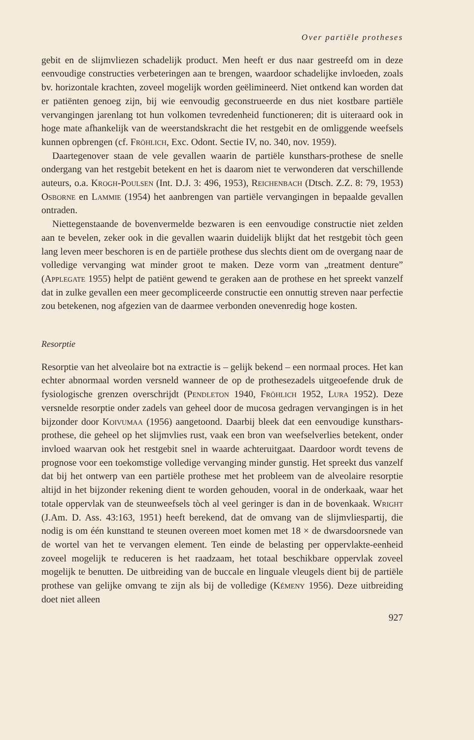Over partiële protheses
gebit en de slijmvliezen schadelijk product. Men heeft er dus naar gestreefd om in deze eenvoudige constructies verbeteringen aan te brengen, waardoor schadelijke invloeden, zoals bv. horizontale krachten, zoveel mogelijk worden geëlimineerd. Niet ontkend kan worden dat er patiënten genoeg zijn, bij wie eenvoudig geconstrueerde en dus niet kostbare partiële vervangingen jarenlang tot hun volkomen tevredenheid functioneren; dit is uiteraard ook in hoge mate afhankelijk van de weerstandskracht die het restgebit en de omliggende weefsels kunnen opbrengen (cf. Fröhlich, Exc. Odont. Sectie IV, no. 340, nov. 1959).
Daartegenover staan de vele gevallen waarin de partiële kunsthars-prothese de snelle ondergang van het restgebit betekent en het is daarom niet te verwonderen dat verschillende auteurs, o.a. Krogh-Poulsen (Int. D.J. 3: 496, 1953), Reichenbach (Dtsch. Z.Z. 8: 79, 1953) Osborne en Lammie (1954) het aanbrengen van partiële vervangingen in bepaalde gevallen ontraden.
Niettegenstaande de bovenvermelde bezwaren is een eenvoudige constructie niet zelden aan te bevelen, zeker ook in die gevallen waarin duidelijk blijkt dat het restgebit tòch geen lang leven meer beschoren is en de partiële prothese dus slechts dient om de overgang naar de volledige vervanging wat minder groot te maken. Deze vorm van „treatment denture” (Applegate 1955) helpt de patiënt gewend te geraken aan de prothese en het spreekt vanzelf dat in zulke gevallen een meer gecompliceerde constructie een onnuttig streven naar perfectie zou betekenen, nog afgezien van de daarmee verbonden onevenredig hoge kosten.
Resorptie
Resorptie van het alveolaire bot na extractie is – gelijk bekend – een normaal proces. Het kan echter abnormaal worden versneld wanneer de op de prothesezadels uitgeoefende druk de fysiologische grenzen overschrijdt (Pendleton 1940, Fröhlich 1952, Lura 1952). Deze versnelde resorptie onder zadels van geheel door de mucosa gedragen vervangingen is in het bijzonder door Koivumaa (1956) aangetoond. Daarbij bleek dat een eenvoudige kunsthars­prothese, die geheel op het slijmvlies rust, vaak een bron van weefselverlies betekent, onder invloed waarvan ook het restgebit snel in waarde achteruitgaat. Daardoor wordt tevens de prognose voor een toekomstige volledige vervanging minder gunstig. Het spreekt dus vanzelf dat bij het ontwerp van een partiële prothese met het probleem van de alveolaire resorptie altijd in het bijzonder rekening dient te worden gehouden, vooral in de onderkaak, waar het totale oppervlak van de steunweefsels tòch al veel geringer is dan in de bovenkaak. Wright (J.Am. D. Ass. 43:163, 1951) heeft berekend, dat de omvang van de slijmvliespartij, die nodig is om één kunsttand te steunen overeen moet komen met 18 × de dwarsdoorsnede van de wortel van het te vervangen element. Ten einde de belasting per oppervlakte-eenheid zoveel mogelijk te reduceren is het raadzaam, het totaal beschikbare oppervlak zoveel mogelijk te benutten. De uitbreiding van de buccale en linguale vleugels dient bij de partiële prothese van gelijke omvang te zijn als bij de volledige (Kémeny 1956). Deze uitbreiding doet niet alleen
927